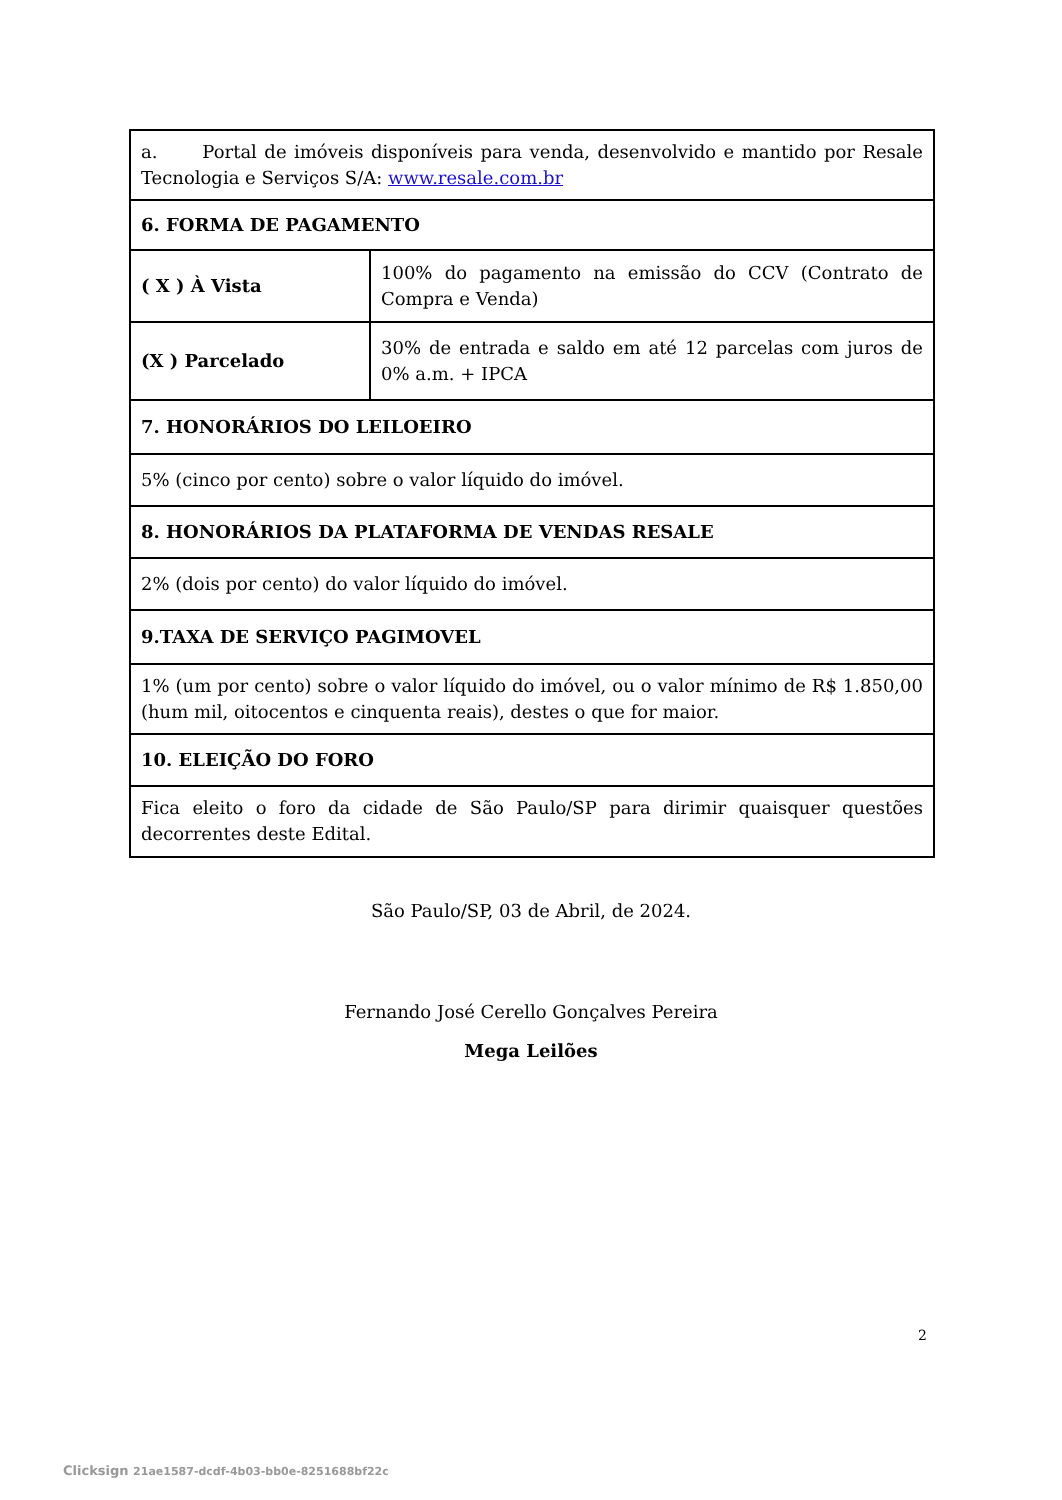| a. Portal de imóveis disponíveis para venda, desenvolvido e mantido por Resale Tecnologia e Serviços S/A: www.resale.com.br | |
| 6. FORMA DE PAGAMENTO | |
| ( X ) À Vista | 100% do pagamento na emissão do CCV (Contrato de Compra e Venda) |
| (X ) Parcelado | 30% de entrada e saldo em até 12 parcelas com juros de 0% a.m. + IPCA |
| 7. HONORÁRIOS DO LEILOEIRO | |
| 5% (cinco por cento) sobre o valor líquido do imóvel. | |
| 8. HONORÁRIOS DA PLATAFORMA DE VENDAS RESALE | |
| 2% (dois por cento) do valor líquido do imóvel. | |
| 9.TAXA DE SERVIÇO PAGIMOVEL | |
| 1% (um por cento) sobre o valor líquido do imóvel, ou o valor mínimo de R$ 1.850,00 (hum mil, oitocentos e cinquenta reais), destes o que for maior. | |
| 10. ELEIÇÃO DO FORO | |
| Fica eleito o foro da cidade de São Paulo/SP para dirimir quaisquer questões decorrentes deste Edital. | |
São Paulo/SP, 03 de Abril, de 2024.
Fernando José Cerello Gonçalves Pereira
Mega Leilões
2
Clicksign 21ae1587-dcdf-4b03-bb0e-8251688bf22c